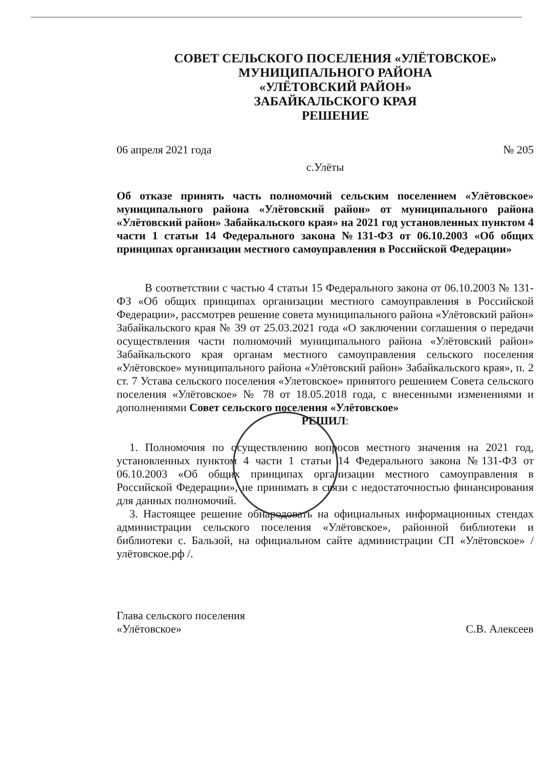СОВЕТ СЕЛЬСКОГО ПОСЕЛЕНИЯ «УЛЁТОВСКОЕ»
МУНИЦИПАЛЬНОГО РАЙОНА
«УЛЁТОВСКИЙ РАЙОН»
ЗАБАЙКАЛЬСКОГО КРАЯ
РЕШЕНИЕ
06 апреля 2021 года № 205
с.Улёты
Об отказе принять часть полномочий сельским поселением «Улётовское» муниципального района «Улётовский район» от муниципального района «Улётовский район» Забайкальского края» на 2021 год установленных пунктом 4 части 1 статьи 14 Федерального закона №131-ФЗ от 06.10.2003 «Об общих принципах организации местного самоуправления в Российской Федерации»
В соответствии с частью 4 статьи 15 Федерального закона от 06.10.2003 № 131-ФЗ «Об общих принципах организации местного самоуправления в Российской Федерации», рассмотрев решение совета муниципального района «Улётовский район» Забайкальского края № 39 от 25.03.2021 года «О заключении соглашения о передачи осуществления части полномочий муниципального района «Улётовский район» Забайкальского края органам местного самоуправления сельского поселения «Улётовское» муниципального района «Улётовский район» Забайкальского края», п. 2 ст. 7 Устава сельского поселения «Улетовское» принятого решением Совета сельского поселения «Улётовское» № 78 от 18.05.2018 года, с внесенными изменениями и дополнениями Совет сельского поселения «Улётовское»
РЕШИЛ:
1. Полномочия по осуществлению вопросов местного значения на 2021 год, установленных пунктом 4 части 1 статьи 14 Федерального закона №131-ФЗ от 06.10.2003 «Об общих принципах организации местного самоуправления в Российской Федерации», не принимать в связи с недостаточностью финансирования для данных полномочий.
3. Настоящее решение обнародовать на официальных информационных стендах администрации сельского поселения «Улётовское», районной библиотеки и библиотеки с. Бальзой, на официальном сайте администрации СП «Улётовское» /улётовское.рф /.
Глава сельского поселения
«Улётовское» С.В. Алексеев